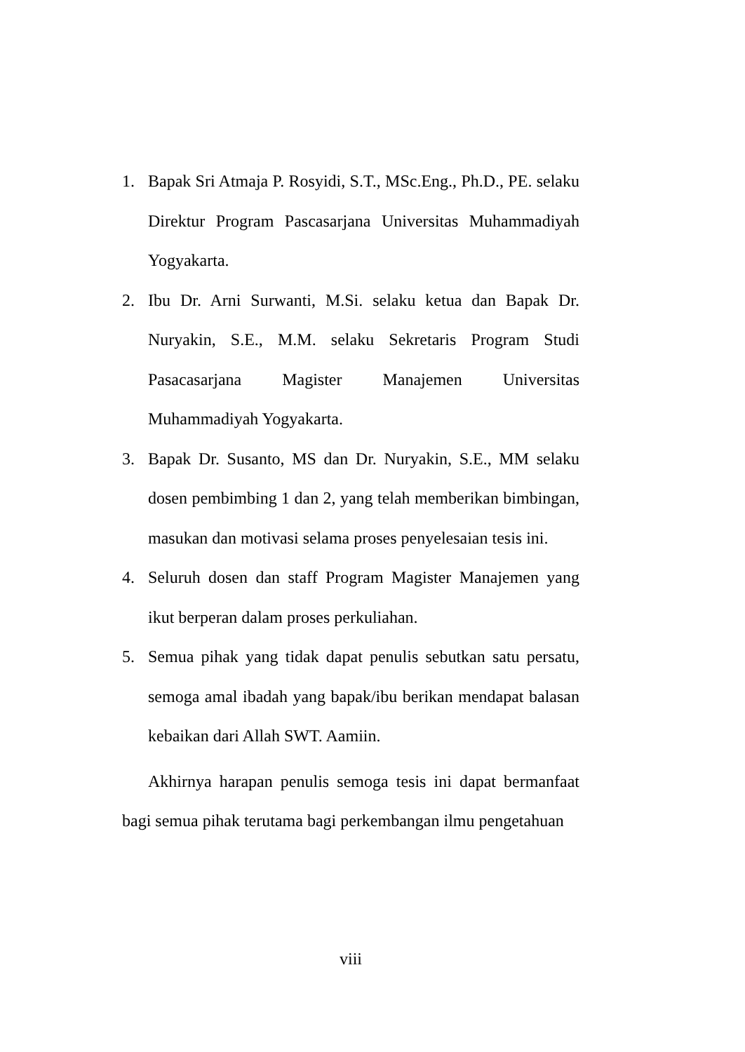1. Bapak Sri Atmaja P. Rosyidi, S.T., MSc.Eng., Ph.D., PE. selaku Direktur Program Pascasarjana Universitas Muhammadiyah Yogyakarta.
2. Ibu Dr. Arni Surwanti, M.Si. selaku ketua dan Bapak Dr. Nuryakin, S.E., M.M. selaku Sekretaris Program Studi Pasacasarjana Magister Manajemen Universitas Muhammadiyah Yogyakarta.
3. Bapak Dr. Susanto, MS dan Dr. Nuryakin, S.E., MM selaku dosen pembimbing 1 dan 2, yang telah memberikan bimbingan, masukan dan motivasi selama proses penyelesaian tesis ini.
4. Seluruh dosen dan staff Program Magister Manajemen yang ikut berperan dalam proses perkuliahan.
5. Semua pihak yang tidak dapat penulis sebutkan satu persatu, semoga amal ibadah yang bapak/ibu berikan mendapat balasan kebaikan dari Allah SWT. Aamiin.
Akhirnya harapan penulis semoga tesis ini dapat bermanfaat bagi semua pihak terutama bagi perkembangan ilmu pengetahuan
viii